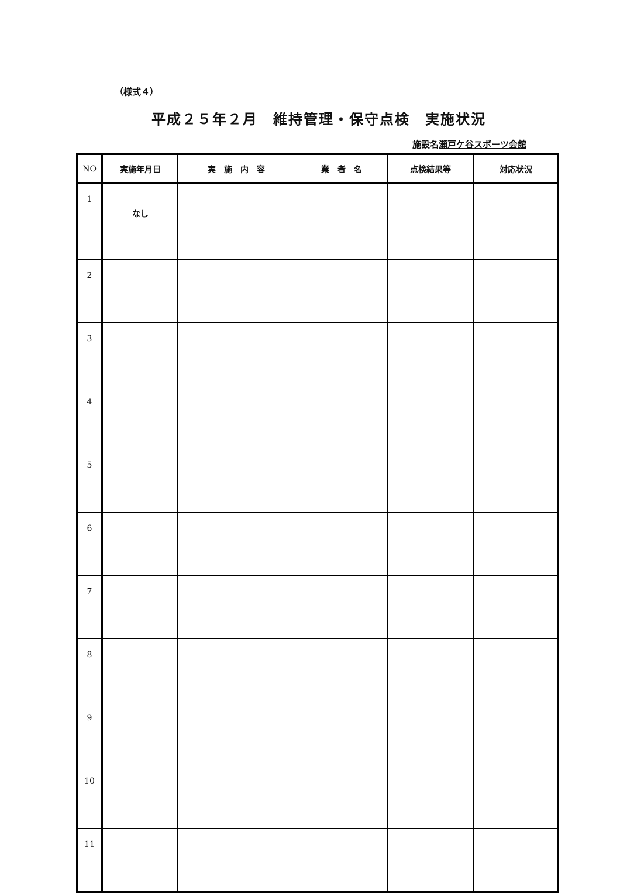（様式４）
平成２５年２月　維持管理・保守点検　実施状況
施設名瀬戸ケ谷スポーツ会館
| NO | 実施年月日 | 実 施 内 容 | 業 者 名 | 点検結果等 | 対応状況 |
| --- | --- | --- | --- | --- | --- |
| 1 | なし | | | | |
| 2 | | | | | |
| 3 | | | | | |
| 4 | | | | | |
| 5 | | | | | |
| 6 | | | | | |
| 7 | | | | | |
| 8 | | | | | |
| 9 | | | | | |
| 10 | | | | | |
| 11 | | | | | |